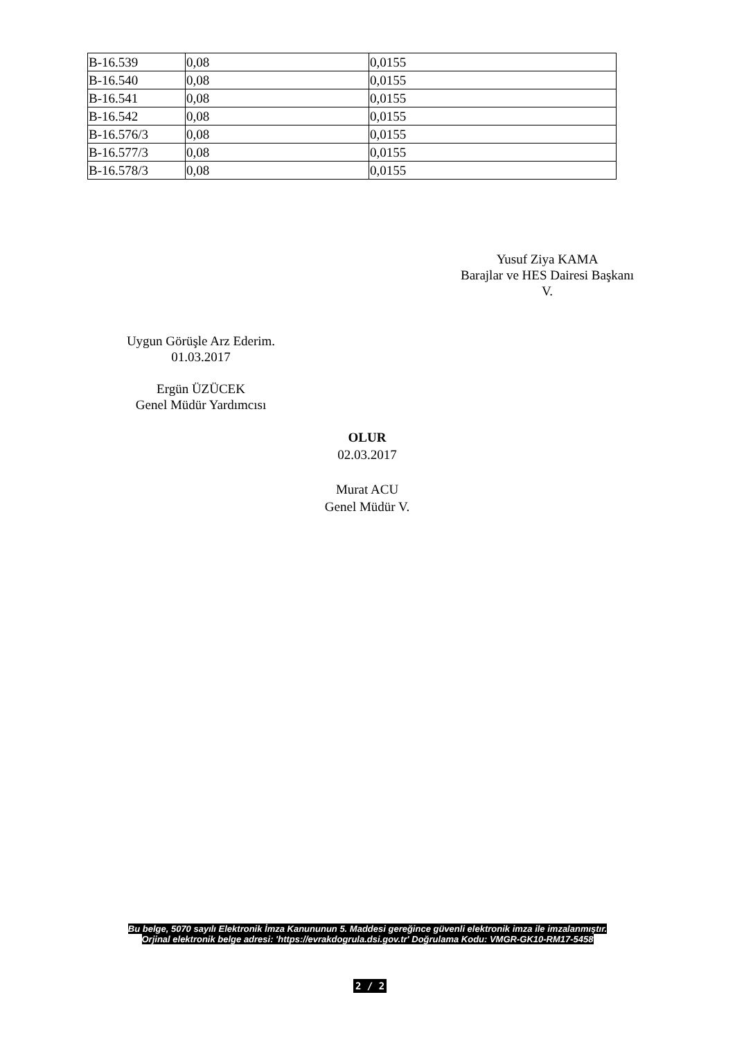| B-16.539 | 0,08 | 0,0155 |
| B-16.540 | 0,08 | 0,0155 |
| B-16.541 | 0,08 | 0,0155 |
| B-16.542 | 0,08 | 0,0155 |
| B-16.576/3 | 0,08 | 0,0155 |
| B-16.577/3 | 0,08 | 0,0155 |
| B-16.578/3 | 0,08 | 0,0155 |
Yusuf Ziya KAMA
Barajlar ve HES Dairesi Başkanı
V.
Uygun Görüşle Arz Ederim.
01.03.2017
Ergün ÜZÜCEK
Genel Müdür Yardımcısı
OLUR
02.03.2017
Murat ACU
Genel Müdür V.
Bu belge, 5070 sayılı Elektronik İmza Kanununun 5. Maddesi gereğince güvenli elektronik imza ile imzalanmıştır.
Orjinal elektronik belge adresi: 'https://evrakdogrula.dsi.gov.tr' Doğrulama Kodu: VMGR-GK10-RM17-5458
2 / 2